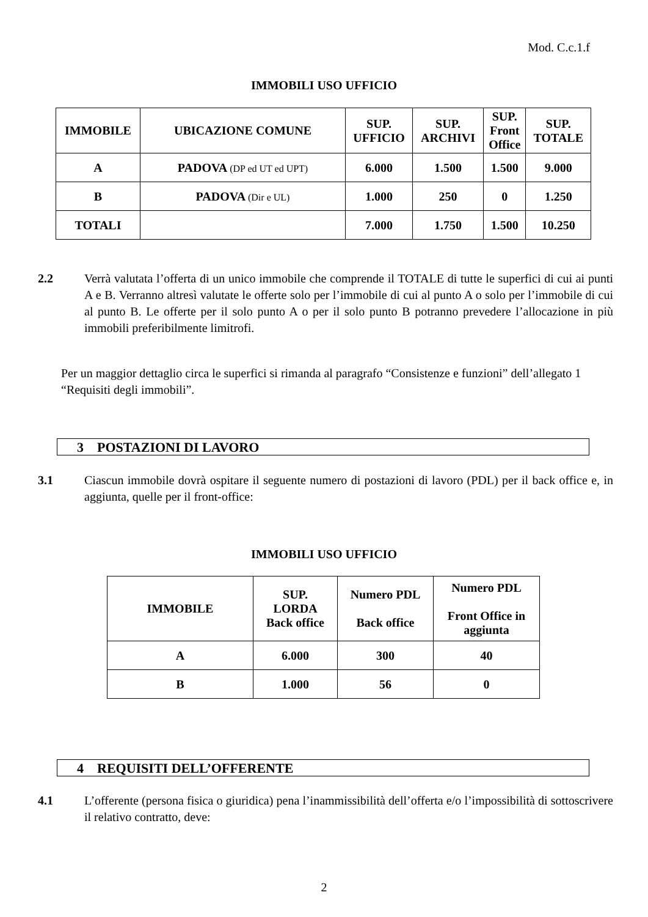Mod. C.c.1.f
IMMOBILI USO UFFICIO
| IMMOBILE | UBICAZIONE COMUNE | SUP. UFFICIO | SUP. ARCHIVI | SUP. Front Office | SUP. TOTALE |
| --- | --- | --- | --- | --- | --- |
| A | PADOVA (DP ed UT ed UPT) | 6.000 | 1.500 | 1.500 | 9.000 |
| B | PADOVA (Dir e UL) | 1.000 | 250 | 0 | 1.250 |
| TOTALI | | 7.000 | 1.750 | 1.500 | 10.250 |
2.2 Verrà valutata l’offerta di un unico immobile che comprende il TOTALE di tutte le superfici di cui ai punti A e B. Verranno altresì valutate le offerte solo per l’immobile di cui al punto A o solo per l’immobile di cui al punto B. Le offerte per il solo punto A o per il solo punto B potranno prevedere l’allocazione in più immobili preferibilmente limitrofi.
Per un maggior dettaglio circa le superfici si rimanda al paragrafo “Consistenze e funzioni” dell’allegato 1 “Requisiti degli immobili”.
3 POSTAZIONI DI LAVORO
3.1 Ciascun immobile dovrà ospitare il seguente numero di postazioni di lavoro (PDL) per il back office e, in aggiunta, quelle per il front-office:
IMMOBILI USO UFFICIO
| IMMOBILE | SUP. LORDA Back office | Numero PDL Back office | Numero PDL Front Office in aggiunta |
| --- | --- | --- | --- |
| A | 6.000 | 300 | 40 |
| B | 1.000 | 56 | 0 |
4 REQUISITI DELL’OFFERENTE
4.1 L’offerente (persona fisica o giuridica) pena l’inammissibilità dell’offerta e/o l’impossibilità di sottoscrivere il relativo contratto, deve:
2